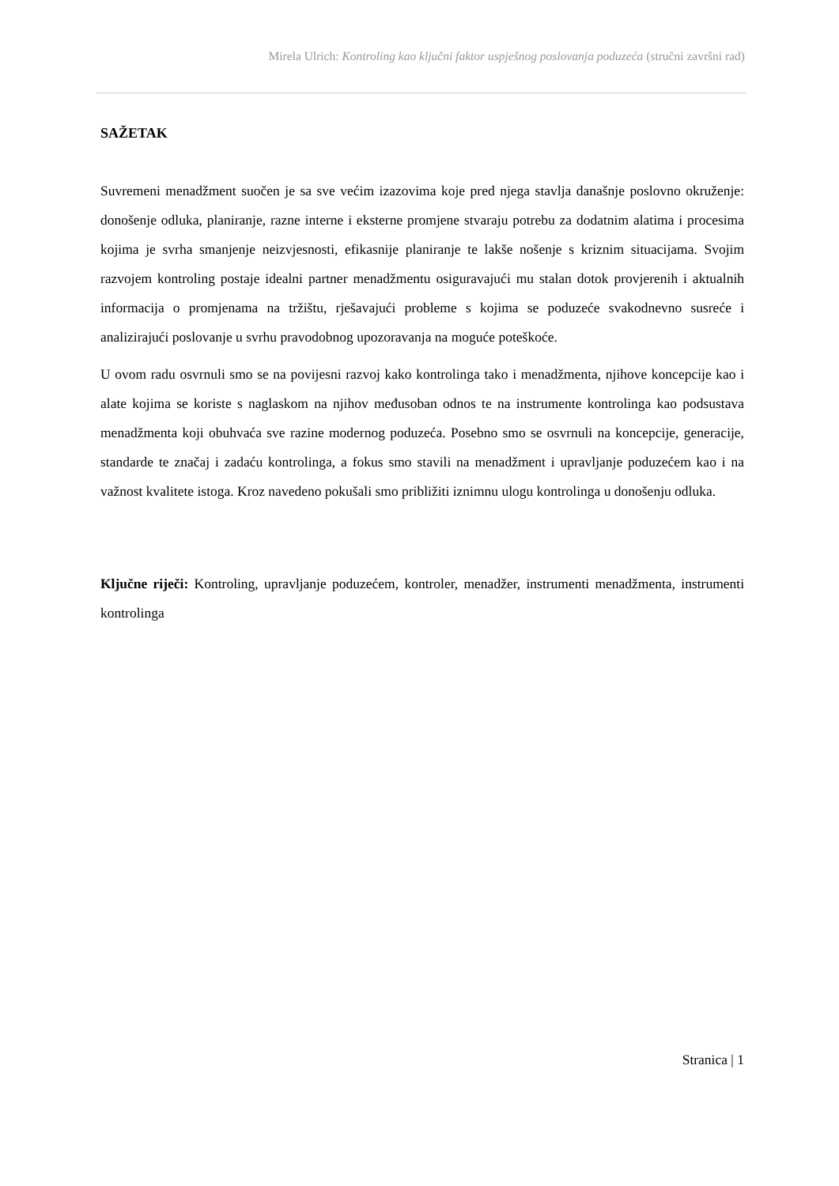Mirela Ulrich: Kontroling kao ključni faktor uspješnog poslovanja poduzeća (stručni završni rad)
SAŽETAK
Suvremeni menadžment suočen je sa sve većim izazovima koje pred njega stavlja današnje poslovno okruženje: donošenje odluka, planiranje, razne interne i eksterne promjene stvaraju potrebu za dodatnim alatima i procesima kojima je svrha smanjenje neizvjesnosti, efikasnije planiranje te lakše nošenje s kriznim situacijama. Svojim razvojem kontroling postaje idealni partner menadžmentu osiguravajući mu stalan dotok provjerenih i aktualnih informacija o promjenama na tržištu, rješavajući probleme s kojima se poduzeće svakodnevno susreće i analizirajući poslovanje u svrhu pravodobnog upozoravanja na moguće poteškoće.
U ovom radu osvrnuli smo se na povijesni razvoj kako kontrolinga tako i menadžmenta, njihove koncepcije kao i alate kojima se koriste s naglaskom na njihov međusoban odnos te na instrumente kontrolinga kao podsustava menadžmenta koji obuhvaća sve razine modernog poduzeća. Posebno smo se osvrnuli na koncepcije, generacije, standarde te značaj i zadaću kontrolinga, a fokus smo stavili na menadžment i upravljanje poduzećem kao i na važnost kvalitete istoga. Kroz navedeno pokušali smo približiti iznimnu ulogu kontrolinga u donošenju odluka.
Ključne riječi: Kontroling, upravljanje poduzećem, kontroler, menadžer, instrumenti menadžmenta, instrumenti kontrolinga
Stranica | 1